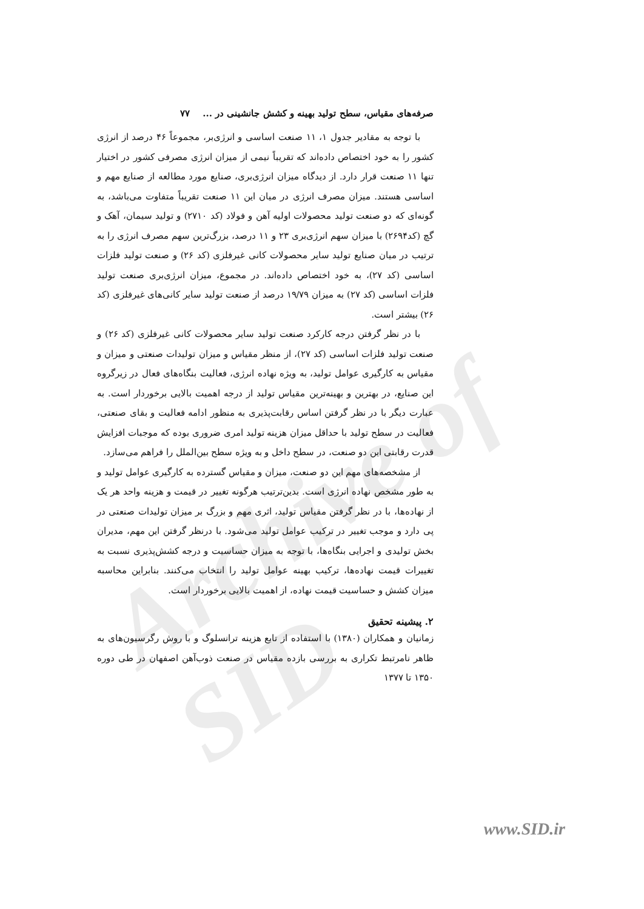Archive of SID
صرفه‌های مقیاس، سطح تولید بهینه و کشش جانشینی در ... ۷۷
با توجه به مقادیر جدول ۱، ۱۱ صنعت اساسی و انرژی‌بر، مجموعاً ۴۶ درصد از انرژی کشور را به خود اختصاص داده‌اند که تقریباً نیمی از میزان انرژی مصرفی کشور در اختیار تنها ۱۱ صنعت قرار دارد. از دیدگاه میزان انرژی‌بری، صنایع مورد مطالعه از صنایع مهم و اساسی هستند. میزان مصرف انرژی در میان این ۱۱ صنعت تقریباً متفاوت می‌باشد، به گونه‌ای که دو صنعت تولید محصولات اولیه آهن و فولاد (کد ۲۷۱۰) و تولید سیمان، آهک و گچ (کد۲۶۹۴) با میزان سهم انرژی‌بری ۲۳ و ۱۱ درصد، بزرگ‌ترین سهم مصرف انرژی را به ترتیب در میان صنایع تولید سایر محصولات کانی غیرفلزی (کد ۲۶) و صنعت تولید فلزات اساسی (کد ۲۷)، به خود اختصاص داده‌اند. در مجموع، میزان انرژی‌بری صنعت تولید فلزات اساسی (کد ۲۷) به میزان ۱۹/۷۹ درصد از صنعت تولید سایر کانی‌های غیرفلزی (کد ۲۶) بیشتر است.
با در نظر گرفتن درجه کارکرد صنعت تولید سایر محصولات کانی غیرفلزی (کد ۲۶) و صنعت تولید فلزات اساسی (کد ۲۷)، از منظر مقیاس و میزان تولیدات صنعتی و میزان و مقیاس به کارگیری عوامل تولید، به ویژه نهاده انرژی، فعالیت بنگاه‌های فعال در زیرگروه این صنایع، در بهترین و بهینه‌ترین مقیاس تولید از درجه اهمیت بالایی برخوردار است. به عبارت دیگر با در نظر گرفتن اساس رقابت‌پذیری به منظور ادامه فعالیت و بقای صنعتی، فعالیت در سطح تولید با حداقل میزان هزینه تولید امری ضروری بوده که موجبات افزایش قدرت رقابتی این دو صنعت، در سطح داخل و به ویژه سطح بین‌الملل را فراهم می‌سازد.
از مشخصه‌های مهم این دو صنعت، میزان و مقیاس گسترده به کارگیری عوامل تولید و به طور مشخص نهاده انرژی است. بدین‌ترتیب هرگونه تغییر در قیمت و هزینه واحد هر یک از نهاده‌ها، با در نظر گرفتن مقیاس تولید، اثری مهم و بزرگ بر میزان تولیدات صنعتی در پی دارد و موجب تغییر در ترکیب عوامل تولید می‌شود. با درنظر گرفتن این مهم، مدیران بخش تولیدی و اجرایی بنگاه‌ها، با توجه به میزان حساسیت و درجه کشش‌پذیری نسبت به تغییرات قیمت نهاده‌ها، ترکیب بهینه عوامل تولید را انتخاب می‌کنند. بنابراین محاسبه میزان کشش و حساسیت قیمت نهاده، از اهمیت بالایی برخوردار است.
۲. پیشینه تحقیق
زمانیان و همکاران (۱۳۸۰) با استفاده از تابع هزینه ترانسلوگ و با روش رگرسیون‌های به ظاهر نامرتبط تکراری به بررسی بازده مقیاس در صنعت ذوب‌آهن اصفهان در طی دوره ۱۳۵۰ تا ۱۳۷۷
www.SID.ir